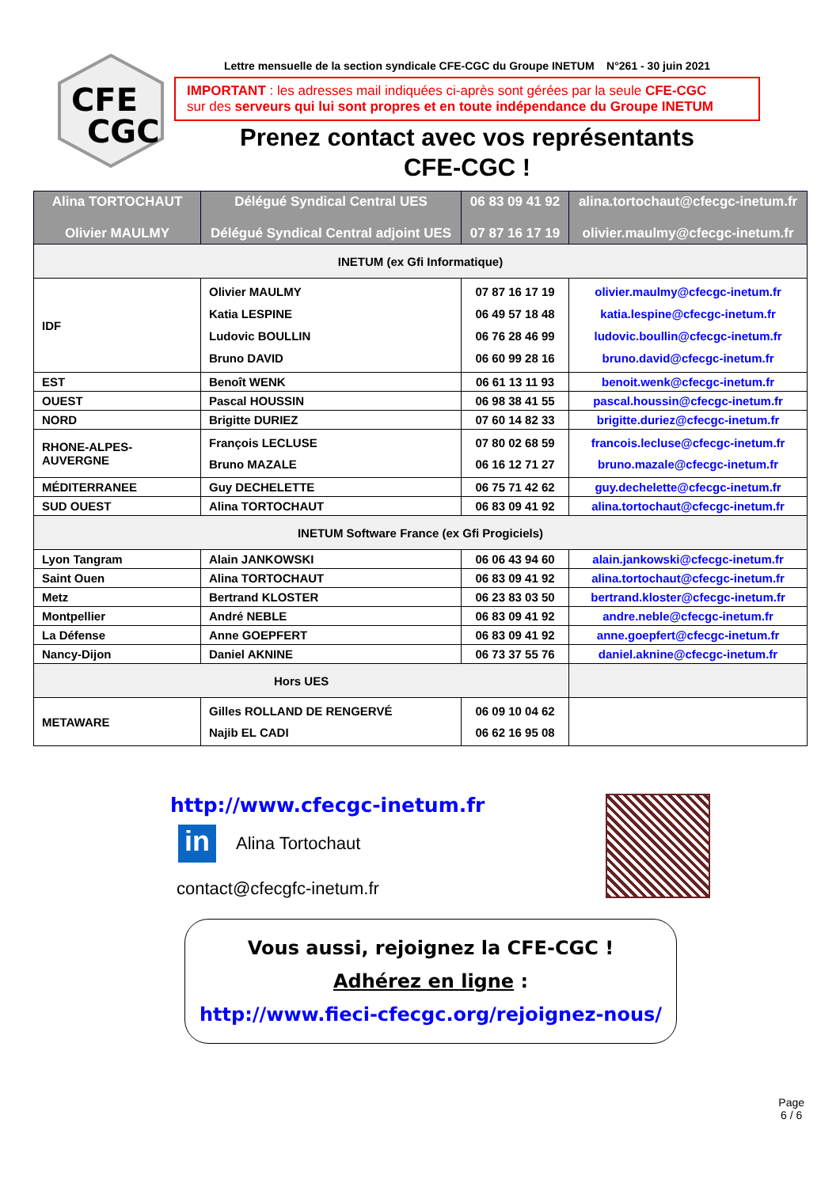CFE
CGC
Lettre mensuelle de la section syndicale CFE-CGC du Groupe INETUM N°261 - 30 juin 2021
IMPORTANT : les adresses mail indiquées ci-après sont gérées par la seule CFE-CGC
sur des serveurs qui lui sont propres et en toute indépendance du Groupe INETUM
Prenez contact avec vos représentants
CFE-CGC !
| Alina TORTOCHAUT Olivier MAULMY | Délégué Syndical Central UES Délégué Syndical Central adjoint UES | 06 83 09 41 92 07 87 16 17 19 | alina.tortochaut@cfecgc-inetum.fr olivier.maulmy@cfecgc-inetum.fr |
| INETUM (ex Gfi Informatique) | | | |
| IDF | Olivier MAULMY Katia LESPINE Ludovic BOULLIN Bruno DAVID | 07 87 16 17 19 06 49 57 18 48 06 76 28 46 99 06 60 99 28 16 | olivier.maulmy@cfecgc-inetum.fr katia.lespine@cfecgc-inetum.fr ludovic.boullin@cfecgc-inetum.fr bruno.david@cfecgc-inetum.fr |
| EST | Benoît WENK | 06 61 13 11 93 | benoit.wenk@cfecgc-inetum.fr |
| OUEST | Pascal HOUSSIN | 06 98 38 41 55 | pascal.houssin@cfecgc-inetum.fr |
| NORD | Brigitte DURIEZ | 07 60 14 82 33 | brigitte.duriez@cfecgc-inetum.fr |
| RHONE-ALPES-AUVERGNE | François LECLUSE Bruno MAZALE | 07 80 02 68 59 06 16 12 71 27 | francois.lecluse@cfecgc-inetum.fr bruno.mazale@cfecgc-inetum.fr |
| MÉDITERRANEE | Guy DECHELETTE | 06 75 71 42 62 | guy.dechelette@cfecgc-inetum.fr |
| SUD OUEST | Alina TORTOCHAUT | 06 83 09 41 92 | alina.tortochaut@cfecgc-inetum.fr |
| INETUM Software France (ex Gfi Progiciels) | | | |
| Lyon Tangram | Alain JANKOWSKI | 06 06 43 94 60 | alain.jankowski@cfecgc-inetum.fr |
| Saint Ouen | Alina TORTOCHAUT | 06 83 09 41 92 | alina.tortochaut@cfecgc-inetum.fr |
| Metz | Bertrand KLOSTER | 06 23 83 03 50 | bertrand.kloster@cfecgc-inetum.fr |
| Montpellier | André NEBLE | 06 83 09 41 92 | andre.neble@cfecgc-inetum.fr |
| La Défense | Anne GOEPFERT | 06 83 09 41 92 | anne.goepfert@cfecgc-inetum.fr |
| Nancy-Dijon | Daniel AKNINE | 06 73 37 55 76 | daniel.aknine@cfecgc-inetum.fr |
| Hors UES | | | |
| METAWARE | Gilles ROLLAND DE RENGERVÉ Najib EL CADI | 06 09 10 04 62 06 62 16 95 08 | |
http://www.cfecgc-inetum.fr
in
Alina Tortochaut
contact@cfecgfc-inetum.fr
Vous aussi, rejoignez la CFE-CGC !
Adhérez en ligne :
http://www.fieci-cfecgc.org/rejoignez-nous/
Page
6 / 6